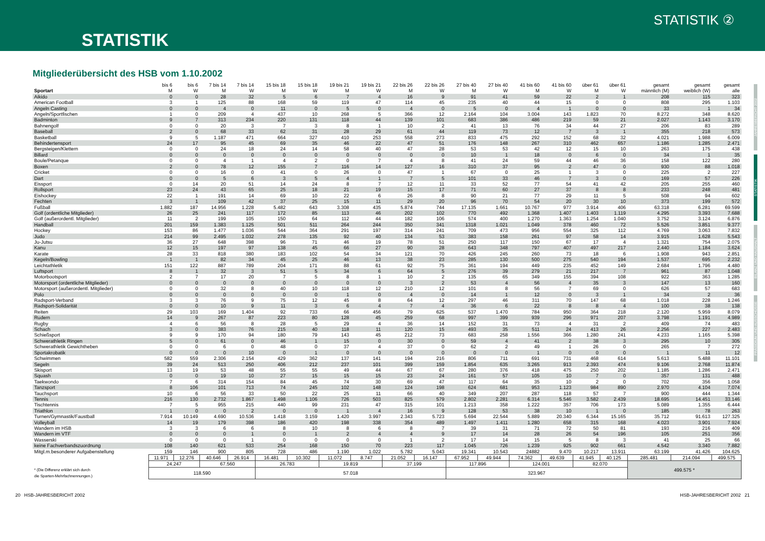STATISTIK
STATISTIK ②
Mitgliederübersicht des HSB vom 1.10.2002
| Sportart | bis 6 M | bis 6 W | 7 bis 14 M | 7 bis 14 W | 15 bis 18 M | 15 bis 18 W | 19 bis 21 M | 19 bis 21 W | 22 bis 26 M | 22 bis 26 W | 27 bis 40 M | 27 bis 40 W | 41 bis 60 M | 41 bis 60 W | über 61 M | über 61 W | gesamt männlich (M) | gesamt weiblich (W) | gesamt alle |
| --- | --- | --- | --- | --- | --- | --- | --- | --- | --- | --- | --- | --- | --- | --- | --- | --- | --- | --- | --- |
| Aikido | 0 | 0 | 28 | 32 | 5 | 6 | 7 | 4 | 16 | 9 | 91 | 41 | 59 | 22 | 2 | 1 | 208 | 115 | 323 |
| American Football | 3 | 1 | 125 | 88 | 168 | 59 | 119 | 47 | 114 | 45 | 235 | 40 | 44 | 15 | 0 | 0 | 808 | 295 | 1.103 |
| Angeln Casting | 0 | 0 | 4 | 0 | 11 | 0 | 5 | 0 | 4 | 0 | 5 | 0 | 4 | 1 | 0 | 0 | 33 | 1 | 34 |
| Angeln/Sportfischen | 1 | 0 | 209 | 4 | 437 | 10 | 268 | 5 | 366 | 12 | 2.164 | 104 | 3.004 | 143 | 1.823 | 70 | 8.272 | 348 | 8.620 |
| Badminton | 9 | 7 | 313 | 234 | 220 | 131 | 118 | 44 | 139 | 101 | 683 | 386 | 486 | 219 | 59 | 21 | 2.027 | 1.143 | 3.170 |
| Bahnengolf | 0 | 0 | 20 | 3 | 7 | 3 | 8 | 1 | 10 | 2 | 41 | 13 | 76 | 34 | 44 | 27 | 206 | 83 | 289 |
| Baseball | 2 | 0 | 68 | 33 | 62 | 31 | 28 | 29 | 61 | 44 | 119 | 73 | 12 | 7 | 3 | 1 | 355 | 218 | 573 |
| Basketball | 9 | 5 | 1.187 | 471 | 664 | 327 | 410 | 253 | 558 | 273 | 833 | 475 | 292 | 152 | 68 | 32 | 4.021 | 1.988 | 6.009 |
| Behindertensport | 24 | 17 | 95 | 45 | 69 | 35 | 46 | 22 | 47 | 51 | 176 | 148 | 267 | 310 | 462 | 657 | 1.186 | 1.285 | 2.471 |
| Bergsteigen/Klettern | 0 | 0 | 24 | 18 | 24 | 14 | 58 | 40 | 47 | 28 | 53 | 53 | 42 | 12 | 15 | 10 | 263 | 175 | 438 |
| Billard | 0 | 0 | 0 | 0 | 0 | 0 | 0 | 0 | 0 | 0 | 10 | 1 | 18 | 0 | 6 | 0 | 34 | 1 | 35 |
| Boule/Petanque | 0 | 0 | 4 | 1 | 4 | 2 | 0 | 7 | 4 | 8 | 41 | 24 | 59 | 44 | 46 | 36 | 158 | 122 | 280 |
| Boxen | 2 | 0 | 78 | 12 | 155 | 7 | 116 | 14 | 127 | 16 | 310 | 37 | 95 | 2 | 47 | 0 | 930 | 88 | 1.018 |
| Cricket | 0 | 0 | 16 | 0 | 41 | 0 | 26 | 0 | 47 | 1 | 67 | 0 | 25 | 1 | 3 | 0 | 225 | 2 | 227 |
| Dart | 0 | 0 | 5 | 6 | 3 | 5 | 4 | 1 | 7 | 5 | 101 | 33 | 46 | 7 | 3 | 0 | 169 | 57 | 226 |
| Eissport | 0 | 14 | 20 | 51 | 14 | 24 | 8 | 7 | 12 | 11 | 33 | 52 | 77 | 54 | 41 | 42 | 205 | 255 | 460 |
| Rollsport | 23 | 24 | 43 | 65 | 25 | 18 | 21 | 19 | 15 | 17 | 71 | 60 | 27 | 37 | 8 | 8 | 233 | 248 | 481 |
| Eishockey | 22 | 1 | 191 | 14 | 69 | 10 | 22 | 6 | 26 | 8 | 90 | 21 | 77 | 29 | 11 | 5 | 508 | 94 | 602 |
| Fechten | 3 | 1 | 109 | 42 | 37 | 25 | 15 | 11 | 29 | 20 | 96 | 70 | 54 | 20 | 30 | 10 | 373 | 199 | 572 |
| Fußball | 1.882 | 187 | 14.956 | 1.228 | 5.482 | 643 | 3.308 | 435 | 5.874 | 744 | 17.135 | 1.661 | 10.767 | 977 | 3.914 | 406 | 63.318 | 6.281 | 69.599 |
| Golf (ordentliche Mitglieder) | 26 | 25 | 241 | 117 | 172 | 85 | 113 | 46 | 202 | 102 | 770 | 492 | 1.368 | 1.407 | 1.403 | 1.119 | 4.295 | 3.393 | 7.688 |
| Golf (außerordentl. Mitglieder) | 11 | 2 | 199 | 105 | 150 | 64 | 112 | 44 | 182 | 106 | 574 | 400 | 1.270 | 1.363 | 1.254 | 1.040 | 3.752 | 3.124 | 6.876 |
| Handball | 201 | 159 | 1.383 | 1.125 | 501 | 511 | 264 | 244 | 350 | 341 | 1318 | 1.021 | 1.049 | 378 | 460 | 72 | 5.526 | 3.851 | 9.377 |
| Hockey | 153 | 86 | 1.477 | 1.036 | 544 | 364 | 291 | 197 | 314 | 241 | 709 | 473 | 956 | 554 | 325 | 112 | 4.769 | 3.063 | 7.832 |
| Judo | 214 | 99 | 2.495 | 1.032 | 278 | 135 | 92 | 40 | 134 | 53 | 383 | 158 | 261 | 97 | 58 | 14 | 3.915 | 1.628 | 5.543 |
| Ju-Jutsu | 36 | 27 | 648 | 398 | 96 | 71 | 46 | 19 | 78 | 51 | 250 | 117 | 150 | 67 | 17 | 4 | 1.321 | 754 | 2.075 |
| Kanu | 12 | 15 | 197 | 97 | 138 | 45 | 66 | 27 | 90 | 28 | 643 | 348 | 797 | 407 | 497 | 217 | 2.440 | 1.184 | 3.624 |
| Karate | 28 | 33 | 818 | 380 | 183 | 102 | 54 | 34 | 121 | 70 | 426 | 245 | 260 | 73 | 18 | 6 | 1.908 | 943 | 2.851 |
| Kegeln/Bowling | 1 | 1 | 82 | 34 | 45 | 25 | 46 | 13 | 38 | 23 | 285 | 130 | 500 | 275 | 540 | 194 | 1.537 | 695 | 2.232 |
| Leichtathletik | 151 | 122 | 887 | 789 | 204 | 171 | 88 | 61 | 92 | 75 | 361 | 194 | 449 | 235 | 452 | 149 | 2.684 | 1.796 | 4.480 |
| Luftsport | 8 | 1 | 32 | 3 | 51 | 5 | 34 | 6 | 64 | 5 | 276 | 39 | 279 | 21 | 217 | 7 | 961 | 87 | 1.048 |
| Motorbootsport | 2 | 7 | 17 | 20 | 7 | 5 | 8 | 1 | 10 | 2 | 135 | 65 | 349 | 155 | 394 | 108 | 922 | 363 | 1.285 |
| Motorsport (ordentliche Mitglieder) | 0 | 0 | 0 | 0 | 0 | 0 | 0 | 0 | 3 | 2 | 53 | 4 | 56 | 4 | 35 | 3 | 147 | 13 | 160 |
| Motorsport (außerordentl. Mitglieder) | 0 | 0 | 32 | 8 | 40 | 10 | 118 | 12 | 210 | 12 | 101 | 8 | 56 | 7 | 69 | 0 | 626 | 57 | 683 |
| Polo | 0 | 0 | 0 | 0 | 0 | 0 | 1 | 0 | 4 | 0 | 14 | 1 | 12 | 0 | 3 | 1 | 34 | 2 | 36 |
| Radsport-Verband | 3 | 3 | 76 | 9 | 75 | 12 | 45 | 8 | 64 | 12 | 297 | 46 | 311 | 70 | 147 | 68 | 1.018 | 228 | 1.246 |
| Radsport-Solidarität | 0 | 0 | 10 | 9 | 11 | 3 | 6 | 4 | 7 | 4 | 36 | 6 | 22 | 8 | 8 | 4 | 100 | 38 | 138 |
| Reiten | 29 | 103 | 169 | 1.404 | 92 | 733 | 66 | 456 | 79 | 625 | 537 | 1.470 | 784 | 950 | 364 | 218 | 2.120 | 5.959 | 8.079 |
| Rudern | 14 | 9 | 267 | 87 | 223 | 80 | 128 | 45 | 259 | 68 | 997 | 399 | 939 | 296 | 971 | 207 | 3.798 | 1.191 | 4.989 |
| Rugby | 4 | 6 | 56 | 8 | 28 | 5 | 29 | 4 | 36 | 14 | 152 | 31 | 73 | 4 | 31 | 2 | 409 | 74 | 483 |
| Schach | 3 | 0 | 383 | 76 | 215 | 40 | 118 | 11 | 120 | 15 | 493 | 35 | 511 | 24 | 413 | 26 | 2.256 | 227 | 2.483 |
| Schießsport | 9 | 9 | 170 | 94 | 180 | 79 | 143 | 45 | 212 | 73 | 683 | 258 | 1.556 | 366 | 1.280 | 241 | 4.233 | 1.165 | 5.398 |
| Schwerathletik Ringen | 5 | 0 | 61 | 0 | 46 | 1 | 15 | 0 | 30 | 0 | 59 | 4 | 41 | 2 | 38 | 3 | 295 | 10 | 305 |
| Schwerathletik Gewichtheben | 0 | 0 | 6 | 0 | 48 | 0 | 37 | 4 | 37 | 0 | 62 | 2 | 49 | 1 | 26 | 0 | 265 | 7 | 272 |
| Sportakrobatik | 0 | 0 | 0 | 10 | 0 | 1 | 0 | 0 | 0 | 0 | 0 | 0 | 1 | 0 | 0 | 0 | 1 | 11 | 12 |
| Schwimmen | 582 | 559 | 2.306 | 2.154 | 429 | 362 | 137 | 141 | 194 | 216 | 806 | 711 | 691 | 731 | 468 | 614 | 5.613 | 5.488 | 11.101 |
| Segeln | 39 | 24 | 513 | 250 | 406 | 212 | 237 | 101 | 399 | 159 | 1.854 | 635 | 3.265 | 913 | 2.393 | 474 | 9.106 | 2.768 | 11.874 |
| Skisport | 13 | 19 | 53 | 48 | 55 | 55 | 49 | 44 | 67 | 67 | 280 | 376 | 418 | 475 | 250 | 202 | 1.185 | 1.286 | 2.471 |
| Squash | 0 | 0 | 19 | 10 | 27 | 15 | 15 | 15 | 23 | 24 | 161 | 57 | 105 | 10 | 7 | 0 | 357 | 131 | 488 |
| Taekwondo | 7 | 6 | 314 | 154 | 84 | 45 | 74 | 30 | 69 | 47 | 117 | 64 | 35 | 10 | 2 | 0 | 702 | 356 | 1.058 |
| Tanzsport | 8 | 106 | 101 | 713 | 74 | 245 | 102 | 148 | 124 | 198 | 624 | 681 | 953 | 1.123 | 984 | 890 | 2.970 | 4.104 | 7.074 |
| Tauchsport | 10 | 6 | 56 | 33 | 50 | 22 | 25 | 11 | 66 | 40 | 349 | 207 | 287 | 118 | 57 | 7 | 900 | 444 | 1.344 |
| Tennis | 216 | 130 | 2.732 | 1.867 | 1.498 | 1.106 | 726 | 503 | 825 | 579 | 2.802 | 2.281 | 6.314 | 5.546 | 3.582 | 2.439 | 18.695 | 14.451 | 33.146 |
| Tischtennis | 7 | 5 | 955 | 215 | 440 | 99 | 231 | 47 | 315 | 101 | 1.213 | 358 | 1.222 | 357 | 706 | 173 | 5.089 | 1.355 | 6.444 |
| Triathlon | 1 | 0 | 0 | 2 | 0 | 0 | 1 | 4 | 16 | 9 | 128 | 53 | 38 | 10 | 1 | 0 | 185 | 78 | 263 |
| Turnen/Gymnastik/Faustball | 7.914 | 10.149 | 4.690 | 10.536 | 1.418 | 3.159 | 1.420 | 3.997 | 2.343 | 5.723 | 5.694 | 22.544 | 5.889 | 20.340 | 6.344 | 15.165 | 35.712 | 91.613 | 127.325 |
| Volleyball | 14 | 19 | 179 | 398 | 186 | 420 | 198 | 338 | 354 | 489 | 1.497 | 1.411 | 1.280 | 658 | 315 | 168 | 4.023 | 3.901 | 7.924 |
| Wandern im HSB | 3 | 3 | 6 | 6 | 8 | 10 | 8 | 6 | 8 | 7 | 39 | 31 | 71 | 72 | 50 | 81 | 193 | 216 | 409 |
| Wandern im VTF | 0 | 0 | 0 | 1 | 0 | 1 | 2 | 4 | 4 | 9 | 17 | 14 | 28 | 26 | 54 | 196 | 105 | 251 | 356 |
| Wasserski | 0 | 0 | 0 | 1 | 0 | 0 | 0 | 0 | 1 | 2 | 17 | 14 | 15 | 5 | 8 | 3 | 41 | 25 | 66 |
| keine Fachverbandszuordnung | 108 | 140 | 621 | 533 | 254 | 168 | 150 | 70 | 223 | 117 | 1.045 | 726 | 1.239 | 925 | 902 | 661 | 4.542 | 3.340 | 7.882 |
| Mitgl.m.besonderer Aufgabenstellung | 159 | 146 | 900 | 805 | 728 | 486 | 1.190 | 1.022 | 5.782 | 5.043 | 19.341 | 10.543 | 24882 | 9.470 | 10.217 | 13.911 | 63.199 | 41.426 | 104.625 |
| | 11.971 | 12.276 | 40.646 | 26.914 | 16.481 | 10.302 | 11.072 | 8.747 | 21.052 | 16.147 | 67.952 | 49.944 | 74.362 | 49.639 | 41.945 | 40.125 | 285.481 | 214.094 | 499.575 |
| | 24.247 | | 67.560 | | 26.783 | | 19.819 | | 37.199 | | 117.896 | | 124.001 | | 82.070 | | 499.575 * | | |
| * (Die Differenz erklärt sich durch die Sparten-Mehrfachnennungen.) | 118.590 | | | | 57.018 | | | | | | 323.967 | | | | | | | | |
JAHRESBERICHT 2002
STATISTIK
BILANZ UND HAUSHALT
PRÄSIDIUM UND AUSSCHÜSSE
20 HSB-JAHRESBERICHT 2002 HSB-JAHRESBERICHT 2002 21